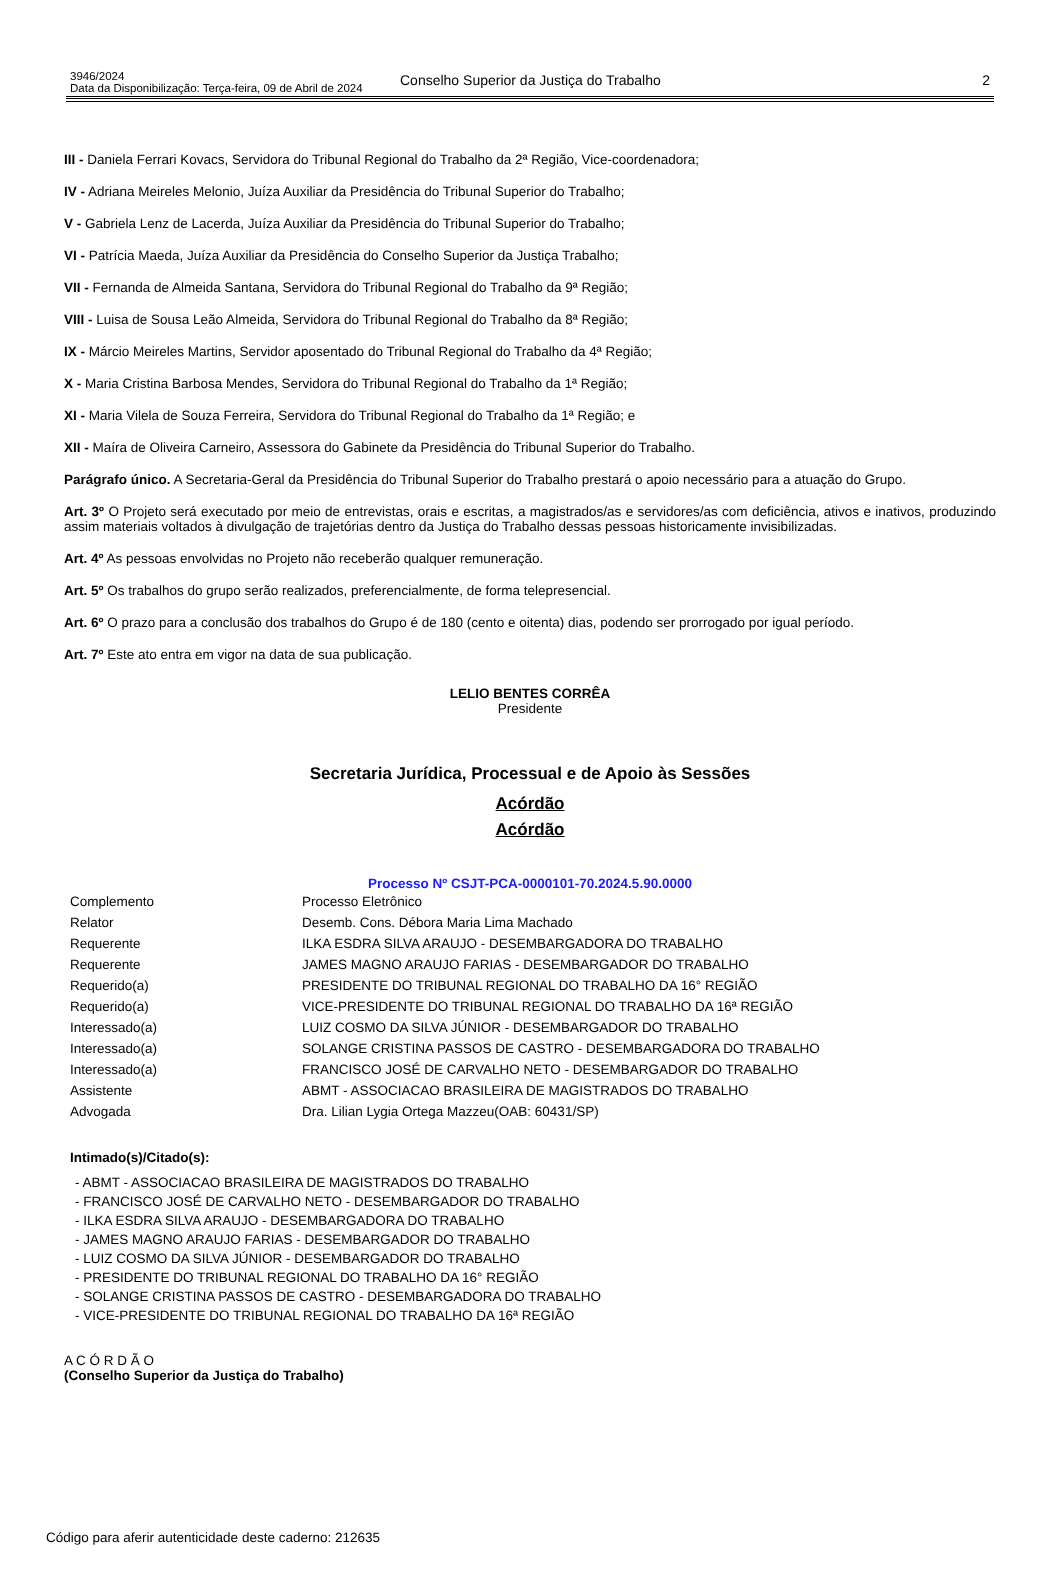3946/2024
Data da Disponibilização: Terça-feira, 09 de Abril de 2024
Conselho Superior da Justiça do Trabalho
2
III - Daniela Ferrari Kovacs, Servidora do Tribunal Regional do Trabalho da 2ª Região, Vice-coordenadora;
IV - Adriana Meireles Melonio, Juíza Auxiliar da Presidência do Tribunal Superior do Trabalho;
V - Gabriela Lenz de Lacerda, Juíza Auxiliar da Presidência do Tribunal Superior do Trabalho;
VI - Patrícia Maeda, Juíza Auxiliar da Presidência do Conselho Superior da Justiça Trabalho;
VII - Fernanda de Almeida Santana, Servidora do Tribunal Regional do Trabalho da 9ª Região;
VIII - Luisa de Sousa Leão Almeida, Servidora do Tribunal Regional do Trabalho da 8ª Região;
IX - Márcio Meireles Martins, Servidor aposentado do Tribunal Regional do Trabalho da 4ª Região;
X - Maria Cristina Barbosa Mendes, Servidora do Tribunal Regional do Trabalho da 1ª Região;
XI - Maria Vilela de Souza Ferreira, Servidora do Tribunal Regional do Trabalho da 1ª Região; e
XII - Maíra de Oliveira Carneiro, Assessora do Gabinete da Presidência do Tribunal Superior do Trabalho.
Parágrafo único. A Secretaria-Geral da Presidência do Tribunal Superior do Trabalho prestará o apoio necessário para a atuação do Grupo.
Art. 3º O Projeto será executado por meio de entrevistas, orais e escritas, a magistrados/as e servidores/as com deficiência, ativos e inativos, produzindo assim materiais voltados à divulgação de trajetórias dentro da Justiça do Trabalho dessas pessoas historicamente invisibilizadas.
Art. 4º As pessoas envolvidas no Projeto não receberão qualquer remuneração.
Art. 5º Os trabalhos do grupo serão realizados, preferencialmente, de forma telepresencial.
Art. 6º O prazo para a conclusão dos trabalhos do Grupo é de 180 (cento e oitenta) dias, podendo ser prorrogado por igual período.
Art. 7º Este ato entra em vigor na data de sua publicação.
LELIO BENTES CORRÊA
Presidente
Secretaria Jurídica, Processual e de Apoio às Sessões
Acórdão
Acórdão
Processo Nº CSJT-PCA-0000101-70.2024.5.90.0000
| Complemento | Processo Eletrônico |
| Relator | Desemb. Cons. Débora Maria Lima Machado |
| Requerente | ILKA ESDRA SILVA ARAUJO - DESEMBARGADORA DO TRABALHO |
| Requerente | JAMES MAGNO ARAUJO FARIAS - DESEMBARGADOR DO TRABALHO |
| Requerido(a) | PRESIDENTE DO TRIBUNAL REGIONAL DO TRABALHO DA 16° REGIÃO |
| Requerido(a) | VICE-PRESIDENTE DO TRIBUNAL REGIONAL DO TRABALHO DA 16ª REGIÃO |
| Interessado(a) | LUIZ COSMO DA SILVA JÚNIOR - DESEMBARGADOR DO TRABALHO |
| Interessado(a) | SOLANGE CRISTINA PASSOS DE CASTRO - DESEMBARGADORA DO TRABALHO |
| Interessado(a) | FRANCISCO JOSÉ DE CARVALHO NETO - DESEMBARGADOR DO TRABALHO |
| Assistente | ABMT - ASSOCIACAO BRASILEIRA DE MAGISTRADOS DO TRABALHO |
| Advogada | Dra. Lilian Lygia Ortega Mazzeu(OAB: 60431/SP) |
Intimado(s)/Citado(s):
- ABMT - ASSOCIACAO BRASILEIRA DE MAGISTRADOS DO TRABALHO
- FRANCISCO JOSÉ DE CARVALHO NETO - DESEMBARGADOR DO TRABALHO
- ILKA ESDRA SILVA ARAUJO - DESEMBARGADORA DO TRABALHO
- JAMES MAGNO ARAUJO FARIAS - DESEMBARGADOR DO TRABALHO
- LUIZ COSMO DA SILVA JÚNIOR - DESEMBARGADOR DO TRABALHO
- PRESIDENTE DO TRIBUNAL REGIONAL DO TRABALHO DA 16° REGIÃO
- SOLANGE CRISTINA PASSOS DE CASTRO - DESEMBARGADORA DO TRABALHO
- VICE-PRESIDENTE DO TRIBUNAL REGIONAL DO TRABALHO DA 16ª REGIÃO
A C Ó R D Ã O
(Conselho Superior da Justiça do Trabalho)
Código para aferir autenticidade deste caderno: 212635